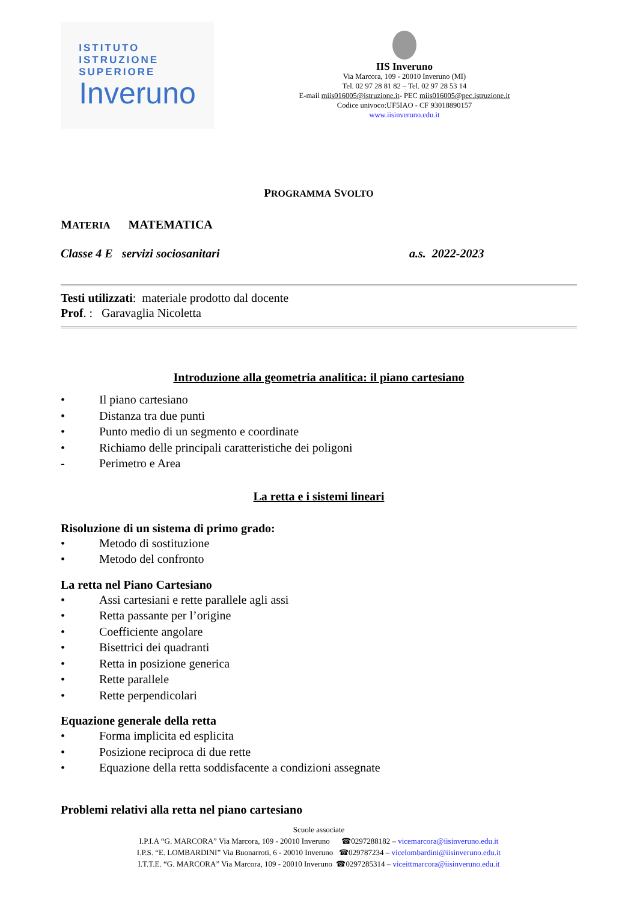ISTITUTO
ISTRUZIONE
SUPERIORE
Inveruno
IIS Inveruno
Via Marcora, 109 - 20010 Inveruno (MI)
Tel. 02 97 28 81 82 – Tel. 02 97 28 53 14
E-mail miis016005@istruzione.it- PEC miis016005@pec.istruzione.it
Codice univoco:UF5IAO - CF 93018890157
www.iisinveruno.edu.it
PROGRAMMA SVOLTO
MATERIA MATEMATICA
Classe 4 E servizi sociosanitari a.s. 2022-2023
Testi utilizzati: materiale prodotto dal docente
Prof. : Garavaglia Nicoletta
Introduzione alla geometria analitica: il piano cartesiano
• Il piano cartesiano
• Distanza tra due punti
• Punto medio di un segmento e coordinate
• Richiamo delle principali caratteristiche dei poligoni
- Perimetro e Area
La retta e i sistemi lineari
Risoluzione di un sistema di primo grado:
• Metodo di sostituzione
• Metodo del confronto
La retta nel Piano Cartesiano
• Assi cartesiani e rette parallele agli assi
• Retta passante per l’origine
• Coefficiente angolare
• Bisettrici dei quadranti
• Retta in posizione generica
• Rette parallele
• Rette perpendicolari
Equazione generale della retta
• Forma implicita ed esplicita
• Posizione reciproca di due rette
• Equazione della retta soddisfacente a condizioni assegnate
Problemi relativi alla retta nel piano cartesiano
Scuole associate
I.P.I.A “G. MARCORA” Via Marcora, 109 - 20010 Inveruno ☎0297288182 – vicemarcora@iisinveruno.edu.it
I.P.S. “E. LOMBARDINI” Via Buonarroti, 6 - 20010 Inveruno ☎029787234 – vicelombardini@iisinveruno.edu.it
I.T.T.E. “G. MARCORA” Via Marcora, 109 - 20010 Inveruno ☎0297285314 – viceittmarcora@iisinveruno.edu.it